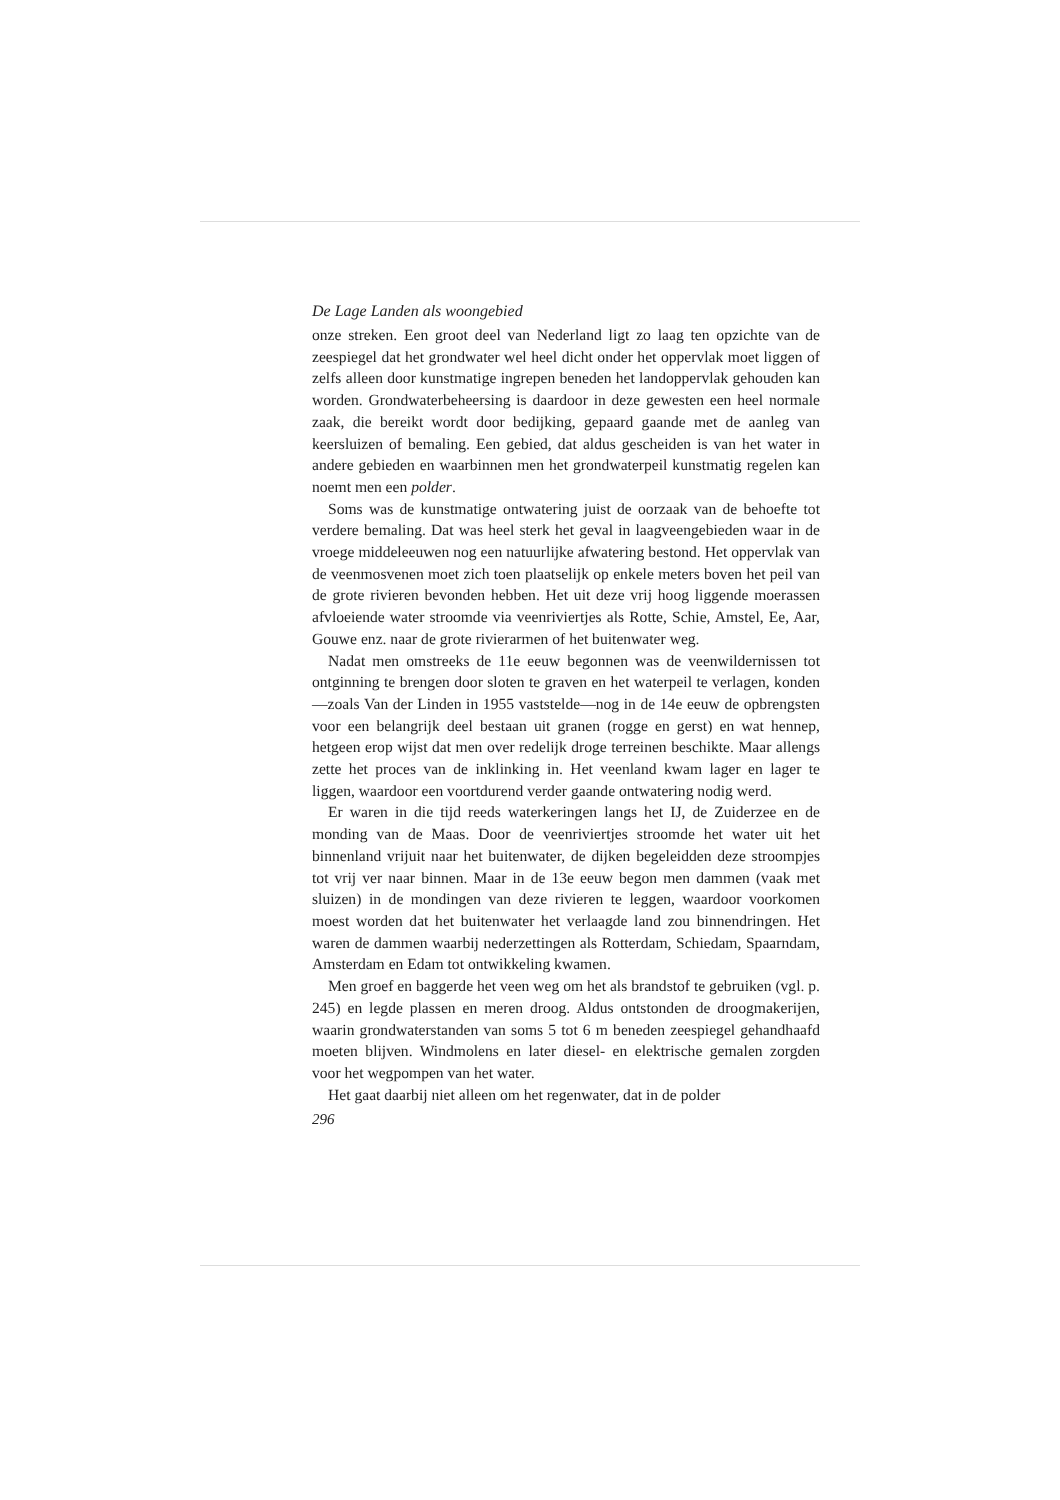De Lage Landen als woongebied
onze streken. Een groot deel van Nederland ligt zo laag ten opzichte van de zeespiegel dat het grondwater wel heel dicht onder het oppervlak moet liggen of zelfs alleen door kunstmatige ingrepen beneden het landoppervlak gehouden kan worden. Grondwaterbeheersing is daardoor in deze gewesten een heel normale zaak, die bereikt wordt door bedijking, gepaard gaande met de aanleg van keersluizen of bemaling. Een gebied, dat aldus gescheiden is van het water in andere gebieden en waarbinnen men het grondwaterpeil kunstmatig regelen kan noemt men een polder.
Soms was de kunstmatige ontwatering juist de oorzaak van de behoefte tot verdere bemaling. Dat was heel sterk het geval in laagveengebieden waar in de vroege middeleeuwen nog een natuurlijke afwatering bestond. Het oppervlak van de veenmosvenen moet zich toen plaatselijk op enkele meters boven het peil van de grote rivieren bevonden hebben. Het uit deze vrij hoog liggende moerassen afvloeiende water stroomde via veenriviertjes als Rotte, Schie, Amstel, Ee, Aar, Gouwe enz. naar de grote rivierarmen of het buitenwater weg.
Nadat men omstreeks de 11e eeuw begonnen was de veenwildernissen tot ontginning te brengen door sloten te graven en het waterpeil te verlagen, konden—zoals Van der Linden in 1955 vaststelde—nog in de 14e eeuw de opbrengsten voor een belangrijk deel bestaan uit granen (rogge en gerst) en wat hennep, hetgeen erop wijst dat men over redelijk droge terreinen beschikte. Maar allengs zette het proces van de inklinking in. Het veenland kwam lager en lager te liggen, waardoor een voortdurend verder gaande ontwatering nodig werd.
Er waren in die tijd reeds waterkeringen langs het IJ, de Zuiderzee en de monding van de Maas. Door de veenriviertjes stroomde het water uit het binnenland vrijuit naar het buitenwater, de dijken begeleidden deze stroompjes tot vrij ver naar binnen. Maar in de 13e eeuw begon men dammen (vaak met sluizen) in de mondingen van deze rivieren te leggen, waardoor voorkomen moest worden dat het buitenwater het verlaagde land zou binnendringen. Het waren de dammen waarbij nederzettingen als Rotterdam, Schiedam, Spaarndam, Amsterdam en Edam tot ontwikkeling kwamen.
Men groef en baggerde het veen weg om het als brandstof te gebruiken (vgl. p. 245) en legde plassen en meren droog. Aldus ontstonden de droogmakerijen, waarin grondwaterstanden van soms 5 tot 6 m beneden zeespiegel gehandhaafd moeten blijven. Windmolens en later diesel- en elektrische gemalen zorgden voor het wegpompen van het water.
Het gaat daarbij niet alleen om het regenwater, dat in de polder
296